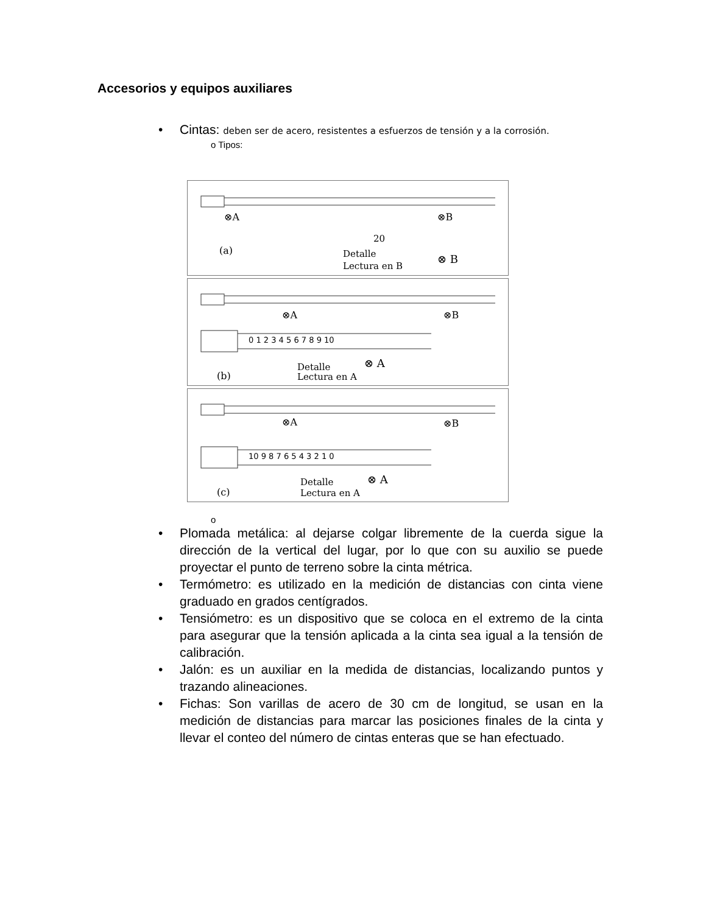Accesorios y equipos auxiliares
• Cintas: deben ser de acero, resistentes a esfuerzos de tensión y a la corrosión.
o Tipos:
⊗A
⊗B
(a)
20
Detalle
Lectura en B
⊗ B
⊗A
⊗B
0 1 2 3 4 5 6 7 8 9 10
(b)
Detalle
Lectura en A
⊗ A
⊗A
⊗B
10 9 8 7 6 5 4 3 2 1 0
(c)
Detalle
Lectura en A
⊗ A
o
• Plomada metálica: al dejarse colgar libremente de la cuerda sigue la dirección de la vertical del lugar, por lo que con su auxilio se puede proyectar el punto de terreno sobre la cinta métrica.
• Termómetro: es utilizado en la medición de distancias con cinta viene graduado en grados centígrados.
• Tensiómetro: es un dispositivo que se coloca en el extremo de la cinta para asegurar que la tensión aplicada a la cinta sea igual a la tensión de calibración.
• Jalón: es un auxiliar en la medida de distancias, localizando puntos y trazando alineaciones.
• Fichas: Son varillas de acero de 30 cm de longitud, se usan en la medición de distancias para marcar las posiciones finales de la cinta y llevar el conteo del número de cintas enteras que se han efectuado.